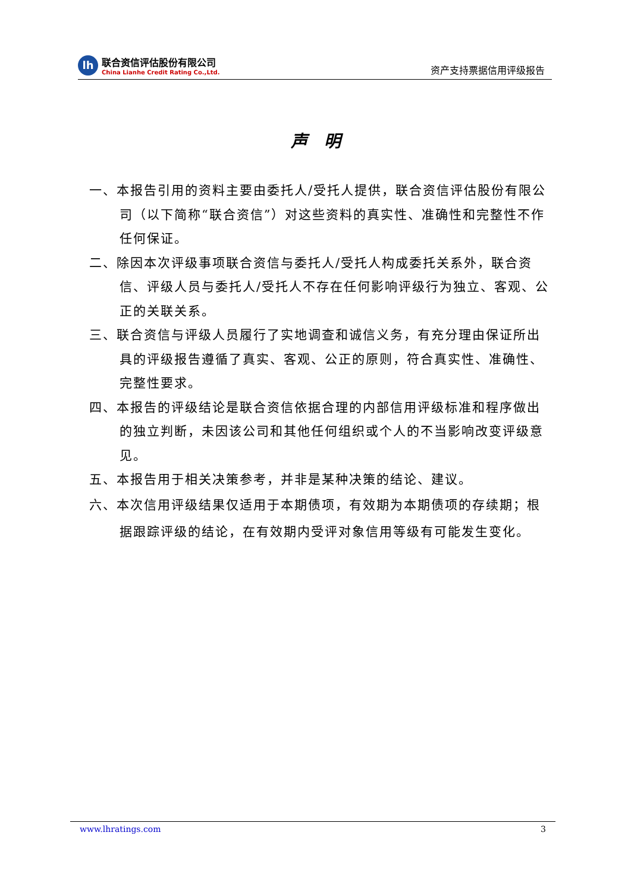lh
联合资信评估股份有限公司
China Lianhe Credit Rating Co.,Ltd.
资产支持票据信用评级报告
声　明
一、本报告引用的资料主要由委托人/受托人提供，联合资信评估股份有限公司（以下简称“联合资信”）对这些资料的真实性、准确性和完整性不作任何保证。
二、除因本次评级事项联合资信与委托人/受托人构成委托关系外，联合资信、评级人员与委托人/受托人不存在任何影响评级行为独立、客观、公正的关联关系。
三、联合资信与评级人员履行了实地调查和诚信义务，有充分理由保证所出具的评级报告遵循了真实、客观、公正的原则，符合真实性、准确性、完整性要求。
四、本报告的评级结论是联合资信依据合理的内部信用评级标准和程序做出的独立判断，未因该公司和其他任何组织或个人的不当影响改变评级意见。
五、本报告用于相关决策参考，并非是某种决策的结论、建议。
六、本次信用评级结果仅适用于本期债项，有效期为本期债项的存续期；根据跟踪评级的结论，在有效期内受评对象信用等级有可能发生变化。
www.lhratings.com 3